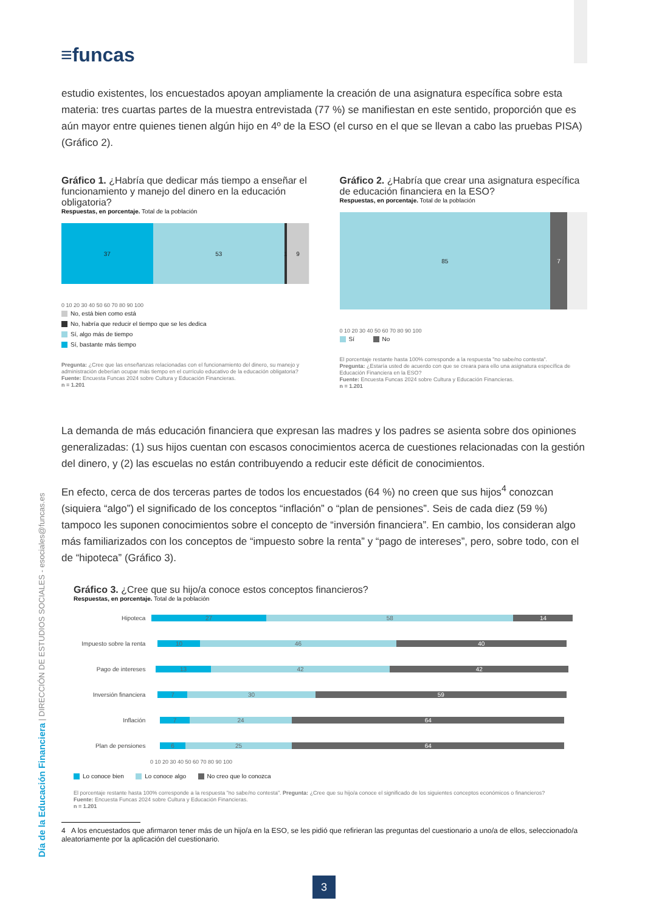≡funcas
Día de la Educación Financiera | DIRECCIÓN DE ESTUDIOS SOCIALES - esociales@funcas.es
estudio existentes, los encuestados apoyan ampliamente la creación de una asignatura específica sobre esta materia: tres cuartas partes de la muestra entrevistada (77 %) se manifiestan en este sentido, proporción que es aún mayor entre quienes tienen algún hijo en 4º de la ESO (el curso en el que se llevan a cabo las pruebas PISA) (Gráfico 2).
Gráfico 1. ¿Habría que dedicar más tiempo a enseñar el funcionamiento y manejo del dinero en la educación obligatoria?
Respuestas, en porcentaje. Total de la población
37 53 1 9
0 10 20 30 40 50 60 70 80 90 100
No, está bien como está
No, habría que reducir el tiempo que se les dedica
Sí, algo más de tiempo
Sí, bastante más tiempo
Pregunta: ¿Cree que las enseñanzas relacionadas con el funcionamiento del dinero, su manejo y administración deberían ocupar más tiempo en el currículo educativo de la educación obligatoria?
Fuente: Encuesta Funcas 2024 sobre Cultura y Educación Financieras.
n = 1.201
Gráfico 2. ¿Habría que crear una asignatura específica de educación financiera en la ESO?
Respuestas, en porcentaje. Total de la población
85 7
0 10 20 30 40 50 60 70 80 90 100
Sí No
El porcentaje restante hasta 100% corresponde a la respuesta "no sabe/no contesta".
Pregunta: ¿Estaría usted de acuerdo con que se creara para ello una asignatura específica de Educación Financiera en la ESO?
Fuente: Encuesta Funcas 2024 sobre Cultura y Educación Financieras.
n = 1.201
La demanda de más educación financiera que expresan las madres y los padres se asienta sobre dos opiniones generalizadas: (1) sus hijos cuentan con escasos conocimientos acerca de cuestiones relacionadas con la gestión del dinero, y (2) las escuelas no están contribuyendo a reducir este déficit de conocimientos.
En efecto, cerca de dos terceras partes de todos los encuestados (64 %) no creen que sus hijos<sup>4</sup> conozcan (siquiera “algo”) el significado de los conceptos “inflación” o “plan de pensiones”. Seis de cada diez (59 %) tampoco les suponen conocimientos sobre el concepto de “inversión financiera”. En cambio, los consideran algo más familiarizados con los conceptos de “impuesto sobre la renta” y “pago de intereses”, pero, sobre todo, con el de “hipoteca” (Gráfico 3).
Gráfico 3. ¿Cree que su hijo/a conoce estos conceptos financieros?
Respuestas, en porcentaje. Total de la población
Hipoteca
27 58 14
Impuesto sobre la renta
10 46 40
Pago de intereses
13 42 42
Inversión financiera
7 30 59
Inflación
7 24 64
Plan de pensiones
6 25 64
0 10 20 30 40 50 60 70 80 90 100
Lo conoce bien Lo conoce algo No creo que lo conozca
El porcentaje restante hasta 100% corresponde a la respuesta "no sabe/no contesta". Pregunta: ¿Cree que su hijo/a conoce el significado de los siguientes conceptos económicos o financieros?
Fuente: Encuesta Funcas 2024 sobre Cultura y Educación Financieras.
n = 1.201
4 A los encuestados que afirmaron tener más de un hijo/a en la ESO, se les pidió que refirieran las preguntas del cuestionario a uno/a de ellos, seleccionado/a aleatoriamente por la aplicación del cuestionario.
3